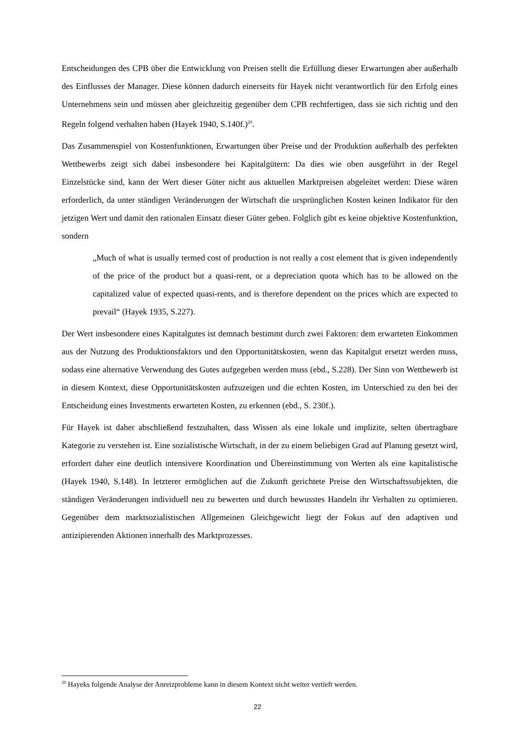Entscheidungen des CPB über die Entwicklung von Preisen stellt die Erfüllung dieser Erwartungen aber außerhalb des Einflusses der Manager. Diese können dadurch einerseits für Hayek nicht verantwortlich für den Erfolg eines Unternehmens sein und müssen aber gleichzeitig gegenüber dem CPB rechtfertigen, dass sie sich richtig und den Regeln folgend verhalten haben (Hayek 1940, S.140f.)<sup>20</sup>.
Das Zusammenspiel von Kostenfunktionen, Erwartungen über Preise und der Produktion außerhalb des perfekten Wettbewerbs zeigt sich dabei insbesondere bei Kapitalgütern: Da dies wie oben ausgeführt in der Regel Einzelstücke sind, kann der Wert dieser Güter nicht aus aktuellen Marktpreisen abgeleitet werden: Diese wären erforderlich, da unter ständigen Veränderungen der Wirtschaft die ursprünglichen Kosten keinen Indikator für den jetzigen Wert und damit den rationalen Einsatz dieser Güter geben. Folglich gibt es keine objektive Kostenfunktion, sondern
„Much of what is usually termed cost of production is not really a cost element that is given independently of the price of the product but a quasi-rent, or a depreciation quota which has to be allowed on the capitalized value of expected quasi-rents, and is therefore dependent on the prices which are expected to prevail“ (Hayek 1935, S.227).
Der Wert insbesondere eines Kapitalgutes ist demnach bestimmt durch zwei Faktoren: dem erwarteten Einkommen aus der Nutzung des Produktionsfaktors und den Opportunitätskosten, wenn das Kapitalgut ersetzt werden muss, sodass eine alternative Verwendung des Gutes aufgegeben werden muss (ebd., S.228). Der Sinn von Wettbewerb ist in diesem Kontext, diese Opportunitätskosten aufzuzeigen und die echten Kosten, im Unterschied zu den bei der Entscheidung eines Investments erwarteten Kosten, zu erkennen (ebd., S. 230f.).
Für Hayek ist daher abschließend festzuhalten, dass Wissen als eine lokale und implizite, selten übertragbare Kategorie zu verstehen ist. Eine sozialistische Wirtschaft, in der zu einem beliebigen Grad auf Planung gesetzt wird, erfordert daher eine deutlich intensivere Koordination und Übereinstimmung von Werten als eine kapitalistische (Hayek 1940, S.148). In letzterer ermöglichen auf die Zukunft gerichtete Preise den Wirtschaftssubjekten, die ständigen Veränderungen individuell neu zu bewerten und durch bewusstes Handeln ihr Verhalten zu optimieren. Gegenüber dem marktsozialistischen Allgemeinen Gleichgewicht liegt der Fokus auf den adaptiven und antizipierenden Aktionen innerhalb des Marktprozesses.
<sup>20</sup> Hayeks folgende Analyse der Anreizprobleme kann in diesem Kontext nicht weiter vertieft werden.
22